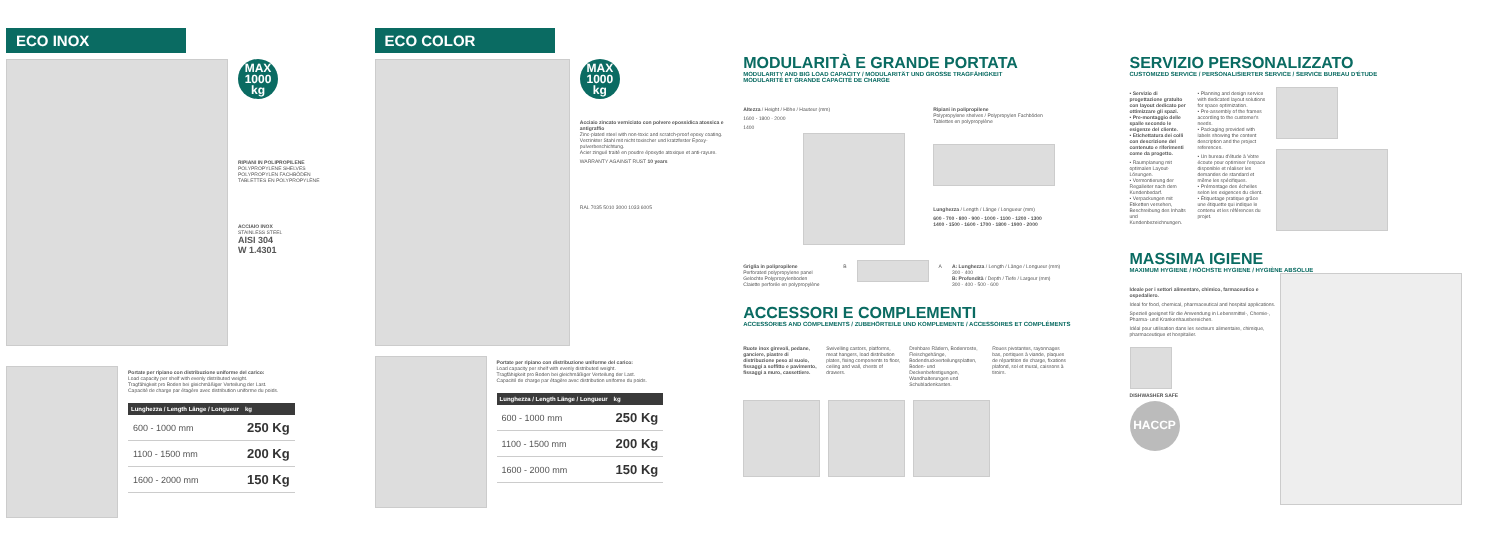ECO INOX
MAX
1000
kg
RIPIANI IN POLIPROPILENE
POLYPROPYLENE SHELVES
POLYPROPYLEN FACHBÖDEN
TABLETTES EN POLYPROPYLÈNE
ACCIAIO INOX
STAINLESS STEEL
AISI 304
W 1.4301
Portate per ripiano con distribuzione uniforme del carico:
Load capacity per shelf with evenly distributed weight.
Tragfähigkeit pro Boden bei gleichmäßiger Verteilung der Last.
Capacité de charge par étagère avec distribution uniforme du poids.
| Lunghezza / Length Länge / Longueur | kg |
| --- | --- |
| 600 - 1000 mm | 250 Kg |
| 1100 - 1500 mm | 200 Kg |
| 1600 - 2000 mm | 150 Kg |
ECO COLOR
MAX
1000
kg
Acciaio zincato verniciato con polvere epossidica atossica e antigraffio
Zinc-plated steel with non-toxic and scratch-proof epoxy coating.
Verzinkter Stahl mit nicht toxischer und kratzfester Epoxy-pulverbeschichtung.
Acier zingué traité en poudre époxyde atoxique et anti-rayure.
WARRANTY AGAINST RUST 10 years
RAL 7035 5010 3000 1033 6005
Portate per ripiano con distribuzione uniforme del carico:
Load capacity per shelf with evenly distributed weight.
Tragfähigkeit pro Boden bei gleichmäßiger Verteilung der Last.
Capacité de charge par étagère avec distribution uniforme du poids.
| Lunghezza / Length Länge / Longueur | kg |
| --- | --- |
| 600 - 1000 mm | 250 Kg |
| 1100 - 1500 mm | 200 Kg |
| 1600 - 2000 mm | 150 Kg |
MODULARITÀ E GRANDE PORTATA
MODULARITY AND BIG LOAD CAPACITY / MODULARITÄT UND GROSSE TRAGFÄHIGKEIT
MODULARITÉ ET GRANDE CAPACITÉ DE CHARGE
Altezza / Height / Höhe / Hauteur (mm)
1600 - 1800 - 2000
1400
Ripiani in polipropilene
Polypropylene shelves / Polypropylen Fachböden
Tablettes en polypropylène
Lunghezza / Length / Länge / Longueur (mm)
600 - 700 - 800 - 900 - 1000 - 1100 - 1200 - 1300
1400 - 1500 - 1600 - 1700 - 1800 - 1900 - 2000
Griglia in polipropilene
Perforated polypropylene panel
Gelochte Polypropylenboden
Claiette perforée en polypropylène
B A A: Lunghezza / Length / Länge / Longueur (mm)
300 - 400
B: Profondità / Depth / Tiefe / Largeur (mm)
300 - 400 - 500 - 600
ACCESSORI E COMPLEMENTI
ACCESSORIES AND COMPLEMENTS / ZUBEHÖRTEILE UND KOMPLEMENTE / ACCESSOIRES ET COMPLÉMENTS
Ruote inox girevoli, pedane, ganciere, piastre di distribuzione peso al suolo, fissaggi a soffitto e pavimento, fissaggi a muro, cassettiere.
Swivelling castors, platforms, meat hangers, load distribution plates, fixing components to floor, ceiling and wall, chests of drawers.
Drehbare Rädern, Bodenroste, Fleischgehänge, Bodendruckverteilungsplatten, Boden- und Deckenbefestigungen, Wandhalterungen und Schubladenkasten.
Roues pivotantes, rayonnages bas, portiques à viande, plaques de répartition de charge, fixations plafond, sol et mural, caissons à tiroirs.
SERVIZIO PERSONALIZZATO
CUSTOMIZED SERVICE / PERSONALISIERTER SERVICE / SERVICE BUREAU D'ÉTUDE
• Servizio di progettazione gratuito con layout dedicato per ottimizzare gli spazi.
• Pre-montaggio delle spalle secondo le esigenze del cliente.
• Etichettatura dei colli con descrizione del contenuto e riferimenti come da progetto.
• Raumplanung mit optimalen Layout-Lösungen.
• Vormontierung der Regalleiter nach dem Kundenbedarf.
• Verpackungen mit Etiketten versehen, Beschreibung des Inhalts und Kundenbezeichnungen.
• Planning and design service with dedicated layout solutions for space optimization.
• Pre-assembly of the frames according to the customer's needs.
• Packaging provided with labels showing the content description and the project references.
• Un bureau d'étude à Votre écoute pour optimiser l'espace disponible et réaliser les demandes de standard et même les spécifiques.
• Prémontage des échelles selon les exigences du client.
• Étiquetage pratique grâce une étiquette qui indique le contenu et les références du projet.
MASSIMA IGIENE
MAXIMUM HYGIENE / HÖCHSTE HYGIENE / HYGIÈNE ABSOLUE
Ideale per i settori alimentare, chimico, farmaceutico e ospedaliero.
Ideal for food, chemical, pharmaceutical and hospital applications.
Speziell geeignet für die Anwendung in Lebensmittel-, Chemie-, Pharma- und Krankenhausbereichen.
Idéal pour utilisation dans les secteurs alimentaire, chimique, pharmaceutique et hospitalier.
DISHWASHER SAFE
HACCP